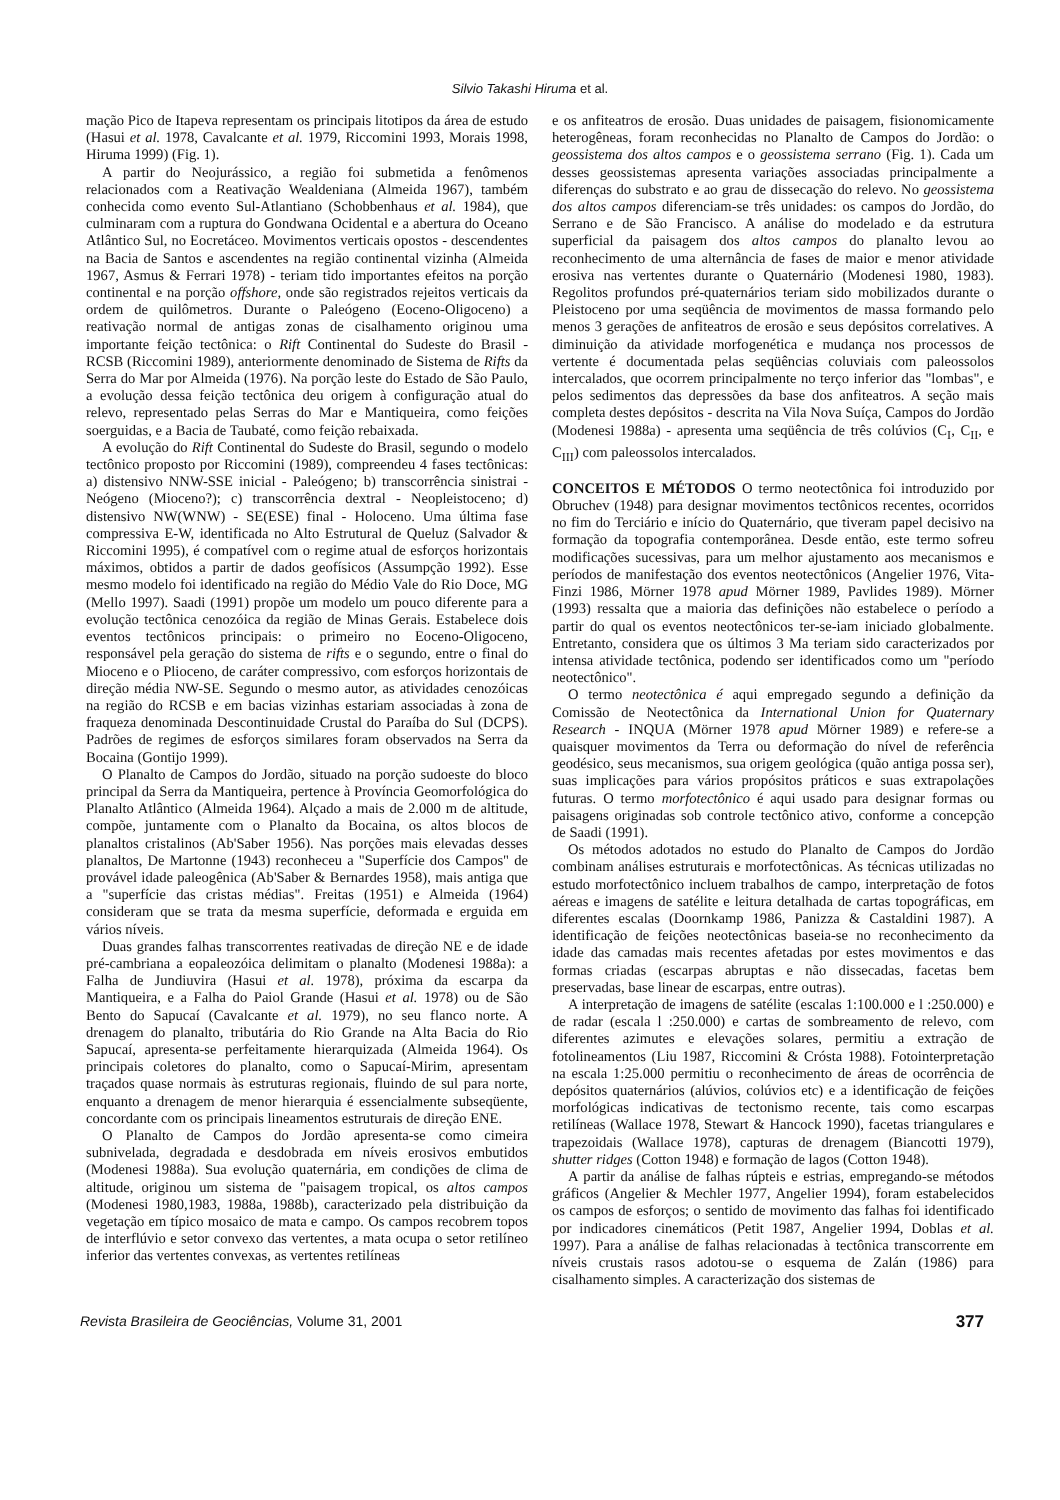Silvio Takashi Hiruma et al.
mação Pico de Itapeva representam os principais litotipos da área de estudo (Hasui et al. 1978, Cavalcante et al. 1979, Riccomini 1993, Morais 1998, Hiruma 1999) (Fig. 1).
A partir do Neojurássico, a região foi submetida a fenômenos relacionados com a Reativação Wealdeniana (Almeida 1967), também conhecida como evento Sul-Atlantiano (Schobbenhaus et al. 1984), que culminaram com a ruptura do Gondwana Ocidental e a abertura do Oceano Atlântico Sul, no Eocretáceo. Movimentos verticais opostos - descendentes na Bacia de Santos e ascendentes na região continental vizinha (Almeida 1967, Asmus & Ferrari 1978) - teriam tido importantes efeitos na porção continental e na porção offshore, onde são registrados rejeitos verticais da ordem de quilômetros. Durante o Paleógeno (Eoceno-Oligoceno) a reativação normal de antigas zonas de cisalhamento originou uma importante feição tectônica: o Rift Continental do Sudeste do Brasil - RCSB (Riccomini 1989), anteriormente denominado de Sistema de Rifts da Serra do Mar por Almeida (1976). Na porção leste do Estado de São Paulo, a evolução dessa feição tectônica deu origem à configuração atual do relevo, representado pelas Serras do Mar e Mantiqueira, como feições soerguidas, e a Bacia de Taubaté, como feição rebaixada.
A evolução do Rift Continental do Sudeste do Brasil, segundo o modelo tectônico proposto por Riccomini (1989), compreendeu 4 fases tectônicas: a) distensivo NNW-SSE inicial - Paleógeno; b) transcorrência sinistrai - Neógeno (Mioceno?); c) transcorrência dextral - Neopleistoceno; d) distensivo NW(WNW) - SE(ESE) final - Holoceno. Uma última fase compressiva E-W, identificada no Alto Estrutural de Queluz (Salvador & Riccomini 1995), é compatível com o regime atual de esforços horizontais máximos, obtidos a partir de dados geofísicos (Assumpção 1992). Esse mesmo modelo foi identificado na região do Médio Vale do Rio Doce, MG (Mello 1997). Saadi (1991) propõe um modelo um pouco diferente para a evolução tectônica cenozóica da região de Minas Gerais. Estabelece dois eventos tectônicos principais: o primeiro no Eoceno-Oligoceno, responsável pela geração do sistema de rifts e o segundo, entre o final do Mioceno e o Plioceno, de caráter compressivo, com esforços horizontais de direção média NW-SE. Segundo o mesmo autor, as atividades cenozóicas na região do RCSB e em bacias vizinhas estariam associadas à zona de fraqueza denominada Descontinuidade Crustal do Paraíba do Sul (DCPS). Padrões de regimes de esforços similares foram observados na Serra da Bocaina (Gontijo 1999).
O Planalto de Campos do Jordão, situado na porção sudoeste do bloco principal da Serra da Mantiqueira, pertence à Província Geomorfológica do Planalto Atlântico (Almeida 1964). Alçado a mais de 2.000 m de altitude, compõe, juntamente com o Planalto da Bocaina, os altos blocos de planaltos cristalinos (Ab'Saber 1956). Nas porções mais elevadas desses planaltos, De Martonne (1943) reconheceu a "Superfície dos Campos" de provável idade paleogênica (Ab'Saber & Bernardes 1958), mais antiga que a "superfície das cristas médias". Freitas (1951) e Almeida (1964) consideram que se trata da mesma superfície, deformada e erguida em vários níveis.
Duas grandes falhas transcorrentes reativadas de direção NE e de idade pré-cambriana a eopaleozóica delimitam o planalto (Modenesi 1988a): a Falha de Jundiuvira (Hasui et al. 1978), próxima da escarpa da Mantiqueira, e a Falha do Paiol Grande (Hasui et al. 1978) ou de São Bento do Sapucaí (Cavalcante et al. 1979), no seu flanco norte. A drenagem do planalto, tributária do Rio Grande na Alta Bacia do Rio Sapucaí, apresenta-se perfeitamente hierarquizada (Almeida 1964). Os principais coletores do planalto, como o Sapucaí-Mirim, apresentam traçados quase normais às estruturas regionais, fluindo de sul para norte, enquanto a drenagem de menor hierarquia é essencialmente subseqüente, concordante com os principais lineamentos estruturais de direção ENE.
O Planalto de Campos do Jordão apresenta-se como cimeira subnivelada, degradada e desdobrada em níveis erosivos embutidos (Modenesi 1988a). Sua evolução quaternária, em condições de clima de altitude, originou um sistema de "paisagem tropical, os altos campos (Modenesi 1980,1983, 1988a, 1988b), caracterizado pela distribuição da vegetação em típico mosaico de mata e campo. Os campos recobrem topos de interflúvio e setor convexo das vertentes, a mata ocupa o setor retilíneo inferior das vertentes convexas, as vertentes retilíneas
e os anfiteatros de erosão. Duas unidades de paisagem, fisionomicamente heterogêneas, foram reconhecidas no Planalto de Campos do Jordão: o geossistema dos altos campos e o geossistema serrano (Fig. 1). Cada um desses geossistemas apresenta variações associadas principalmente a diferenças do substrato e ao grau de dissecação do relevo. No geossistema dos altos campos diferenciam-se três unidades: os campos do Jordão, do Serrano e de São Francisco. A análise do modelado e da estrutura superficial da paisagem dos altos campos do planalto levou ao reconhecimento de uma alternância de fases de maior e menor atividade erosiva nas vertentes durante o Quaternário (Modenesi 1980, 1983). Regolitos profundos pré-quaternários teriam sido mobilizados durante o Pleistoceno por uma seqüência de movimentos de massa formando pelo menos 3 gerações de anfiteatros de erosão e seus depósitos correlatives. A diminuição da atividade morfogenética e mudança nos processos de vertente é documentada pelas seqüências coluviais com paleossolos intercalados, que ocorrem principalmente no terço inferior das "lombas", e pelos sedimentos das depressões da base dos anfiteatros. A seção mais completa destes depósitos - descrita na Vila Nova Suíça, Campos do Jordão (Modenesi 1988a) - apresenta uma seqüência de três colúvios (C<sub>I</sub>, C<sub>II</sub>, e C<sub>III</sub>) com paleossolos intercalados.
CONCEITOS E MÉTODOS O termo neotectônica foi introduzido por Obruchev (1948) para designar movimentos tectônicos recentes, ocorridos no fim do Terciário e início do Quaternário, que tiveram papel decisivo na formação da topografia contemporânea. Desde então, este termo sofreu modificações sucessivas, para um melhor ajustamento aos mecanismos e períodos de manifestação dos eventos neotectônicos (Angelier 1976, Vita-Finzi 1986, Mörner 1978 apud Mörner 1989, Pavlides 1989). Mörner (1993) ressalta que a maioria das definições não estabelece o período a partir do qual os eventos neotectônicos ter-se-iam iniciado globalmente. Entretanto, considera que os últimos 3 Ma teriam sido caracterizados por intensa atividade tectônica, podendo ser identificados como um "período neotectônico".
O termo neotectônica é aqui empregado segundo a definição da Comissão de Neotectônica da International Union for Quaternary Research - INQUA (Mörner 1978 apud Mörner 1989) e refere-se a quaisquer movimentos da Terra ou deformação do nível de referência geodésico, seus mecanismos, sua origem geológica (quão antiga possa ser), suas implicações para vários propósitos práticos e suas extrapolações futuras. O termo morfotectônico é aqui usado para designar formas ou paisagens originadas sob controle tectônico ativo, conforme a concepção de Saadi (1991).
Os métodos adotados no estudo do Planalto de Campos do Jordão combinam análises estruturais e morfotectônicas. As técnicas utilizadas no estudo morfotectônico incluem trabalhos de campo, interpretação de fotos aéreas e imagens de satélite e leitura detalhada de cartas topográficas, em diferentes escalas (Doornkamp 1986, Panizza & Castaldini 1987). A identificação de feições neotectônicas baseia-se no reconhecimento da idade das camadas mais recentes afetadas por estes movimentos e das formas criadas (escarpas abruptas e não dissecadas, facetas bem preservadas, base linear de escarpas, entre outras).
A interpretação de imagens de satélite (escalas 1:100.000 e l :250.000) e de radar (escala l :250.000) e cartas de sombreamento de relevo, com diferentes azimutes e elevações solares, permitiu a extração de fotolineamentos (Liu 1987, Riccomini & Crósta 1988). Fotointerpretação na escala 1:25.000 permitiu o reconhecimento de áreas de ocorrência de depósitos quaternários (alúvios, colúvios etc) e a identificação de feições morfológicas indicativas de tectonismo recente, tais como escarpas retilíneas (Wallace 1978, Stewart & Hancock 1990), facetas triangulares e trapezoidais (Wallace 1978), capturas de drenagem (Biancotti 1979), shutter ridges (Cotton 1948) e formação de lagos (Cotton 1948).
A partir da análise de falhas rúpteis e estrias, empregando-se métodos gráficos (Angelier & Mechler 1977, Angelier 1994), foram estabelecidos os campos de esforços; o sentido de movimento das falhas foi identificado por indicadores cinemáticos (Petit 1987, Angelier 1994, Doblas et al. 1997). Para a análise de falhas relacionadas à tectônica transcorrente em níveis crustais rasos adotou-se o esquema de Zalán (1986) para cisalhamento simples. A caracterização dos sistemas de
Revista Brasileira de Geociências, Volume 31, 2001 377